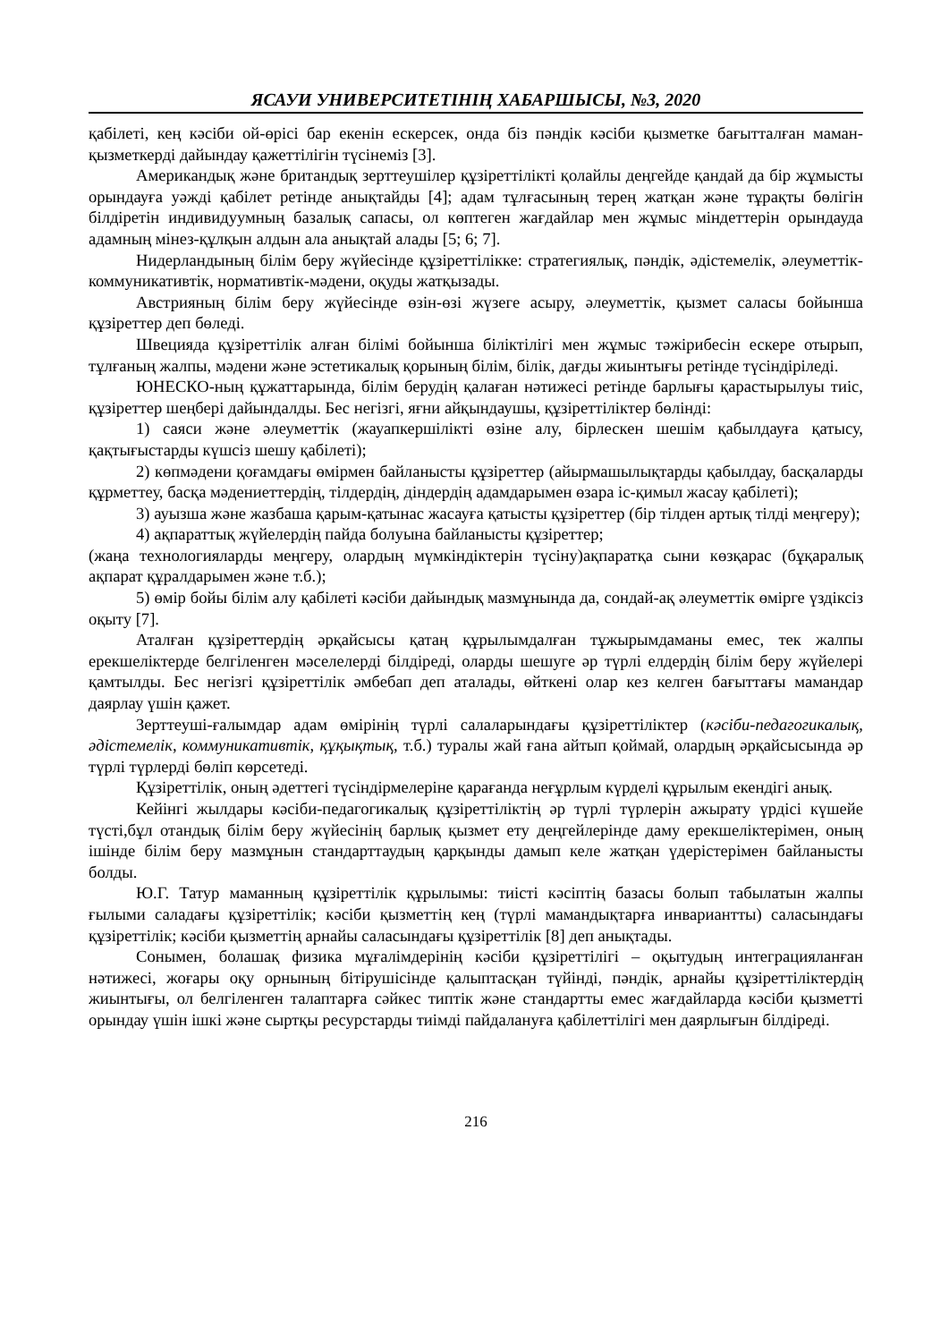ЯСАУИ УНИВЕРСИТЕТІНІҢ ХАБАРШЫСЫ, №3, 2020
қабілеті, кең кәсіби ой-өрісі бар екенін ескерсек, онда біз пәндік кәсіби қызметке бағытталған маман-қызметкерді дайындау қажеттілігін түсінеміз [3].
Американдық және британдық зерттеушілер құзіреттілікті қолайлы деңгейде қандай да бір жұмысты орындауға уәжді қабілет ретінде анықтайды [4]; адам тұлғасының терең жатқан және тұрақты бөлігін білдіретін индивидуумның базалық сапасы, ол көптеген жағдайлар мен жұмыс міндеттерін орындауда адамның мінез-құлқын алдын ала анықтай алады [5; 6; 7].
Нидерландының білім беру жүйесінде құзіреттілікке: стратегиялық, пәндік, әдістемелік, әлеуметтік-коммуникативтік, нормативтік-мәдени, оқуды жатқызады.
Австрияның білім беру жүйесінде өзін-өзі жүзеге асыру, әлеуметтік, қызмет саласы бойынша құзіреттер деп бөледі.
Швецияда құзіреттілік алған білімі бойынша біліктілігі мен жұмыс тәжірибесін ескере отырып, тұлғаның жалпы, мәдени және эстетикалық қорының білім, білік, дағды жиынтығы ретінде түсіндіріледі.
ЮНЕСКО-ның құжаттарында, білім берудің қалаған нәтижесі ретінде барлығы қарастырылуы тиіс, құзіреттер шеңбері дайындалды. Бес негізгі, яғни айқындаушы, құзіреттіліктер бөлінді:
1) саяси және әлеуметтік (жауапкершілікті өзіне алу, бірлескен шешім қабылдауға қатысу, қақтығыстарды күшсіз шешу қабілеті);
2) көпмәдени қоғамдағы өмірмен байланысты құзіреттер (айырмашылықтарды қабылдау, басқаларды құрметтеу, басқа мәдениеттердің, тілдердің, діндердің адамдарымен өзара іс-қимыл жасау қабілеті);
3) ауызша және жазбаша қарым-қатынас жасауға қатысты құзіреттер (бір тілден артық тілді меңгеру);
4) ақпараттық жүйелердің пайда болуына байланысты құзіреттер;
(жаңа технологияларды меңгеру, олардың мүмкіндіктерін түсіну)ақпаратқа сыни көзқарас (бұқаралық ақпарат құралдарымен және т.б.);
5) өмір бойы білім алу қабілеті кәсіби дайындық мазмұнында да, сондай-ақ әлеуметтік өмірге үздіксіз оқыту [7].
Аталған құзіреттердің әрқайсысы қатаң құрылымдалған тұжырымдаманы емес, тек жалпы ерекшеліктерде белгіленген мәселелерді білдіреді, оларды шешуге әр түрлі елдердің білім беру жүйелері қамтылды. Бес негізгі құзіреттілік әмбебап деп аталады, өйткені олар кез келген бағыттағы мамандар даярлау үшін қажет.
Зерттеуші-ғалымдар адам өмірінің түрлі салаларындағы құзіреттіліктер (кәсіби-педагогикалық, әдістемелік, коммуникативтік, құқықтық, т.б.) туралы жай ғана айтып қоймай, олардың әрқайсысында әр түрлі түрлерді бөліп көрсетеді.
Құзіреттілік, оның әдеттегі түсіндірмелеріне қарағанда неғұрлым күрделі құрылым екендігі анық.
Кейінгі жылдары кәсіби-педагогикалық құзіреттіліктің әр түрлі түрлерін ажырату үрдісі күшейе түсті,бұл отандық білім беру жүйесінің барлық қызмет ету деңгейлерінде даму ерекшеліктерімен, оның ішінде білім беру мазмұнын стандарттаудың қарқынды дамып келе жатқан үдерістерімен байланысты болды.
Ю.Г. Татур маманның құзіреттілік құрылымы: тиісті кәсіптің базасы болып табылатын жалпы ғылыми саладағы құзіреттілік; кәсіби қызметтің кең (түрлі мамандықтарға инвариантты) саласындағы құзіреттілік; кәсіби қызметтің арнайы саласындағы құзіреттілік [8] деп анықтады.
Сонымен, болашақ физика мұғалімдерінің кәсіби құзіреттілігі – оқытудың интеграцияланған нәтижесі, жоғары оқу орнының бітірушісінде қалыптасқан түйінді, пәндік, арнайы құзіреттіліктердің жиынтығы, ол белгіленген талаптарға сәйкес типтік және стандартты емес жағдайларда кәсіби қызметті орындау үшін ішкі және сыртқы ресурстарды тиімді пайдалануға қабілеттілігі мен даярлығын білдіреді.
216